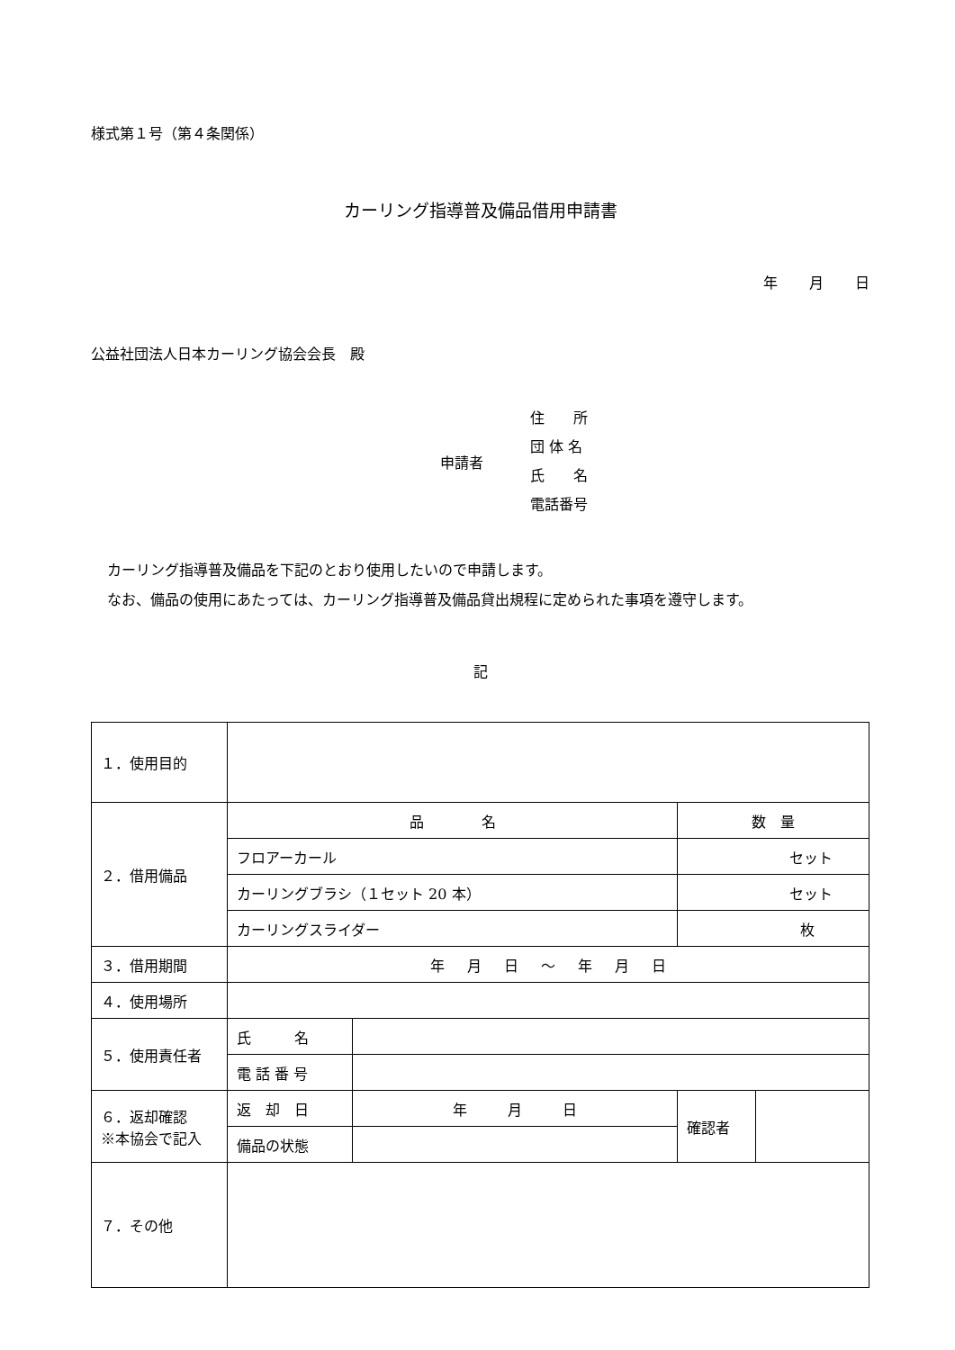様式第１号（第４条関係）
カーリング指導普及備品借用申請書
年 月 日
公益社団法人日本カーリング協会会長　殿
申請者
住　　所
団 体 名
氏　　名
電話番号
カーリング指導普及備品を下記のとおり使用したいので申請します。
なお、備品の使用にあたっては、カーリング指導普及備品貸出規程に定められた事項を遵守します。
記
| １．使用目的 | | | | |
| ２．借用備品 | 品 名 | | 数 量 | |
| | フロアーカール | | セット | |
| | カーリングブラシ（１セット 20 本） | | セット | |
| | カーリングスライダー | | 枚 | |
| ３．借用期間 | 年 月 日 ～ 年 月 日 | | | |
| ４．使用場所 | | | | |
| ５．使用責任者 | 氏 名 | | | |
| | 電 話 番 号 | | | |
| ６．返却確認 ※本協会で記入 | 返 却 日 | 年 月 日 | 確認者 | |
| | 備品の状態 | | | |
| ７．その他 | | | | |